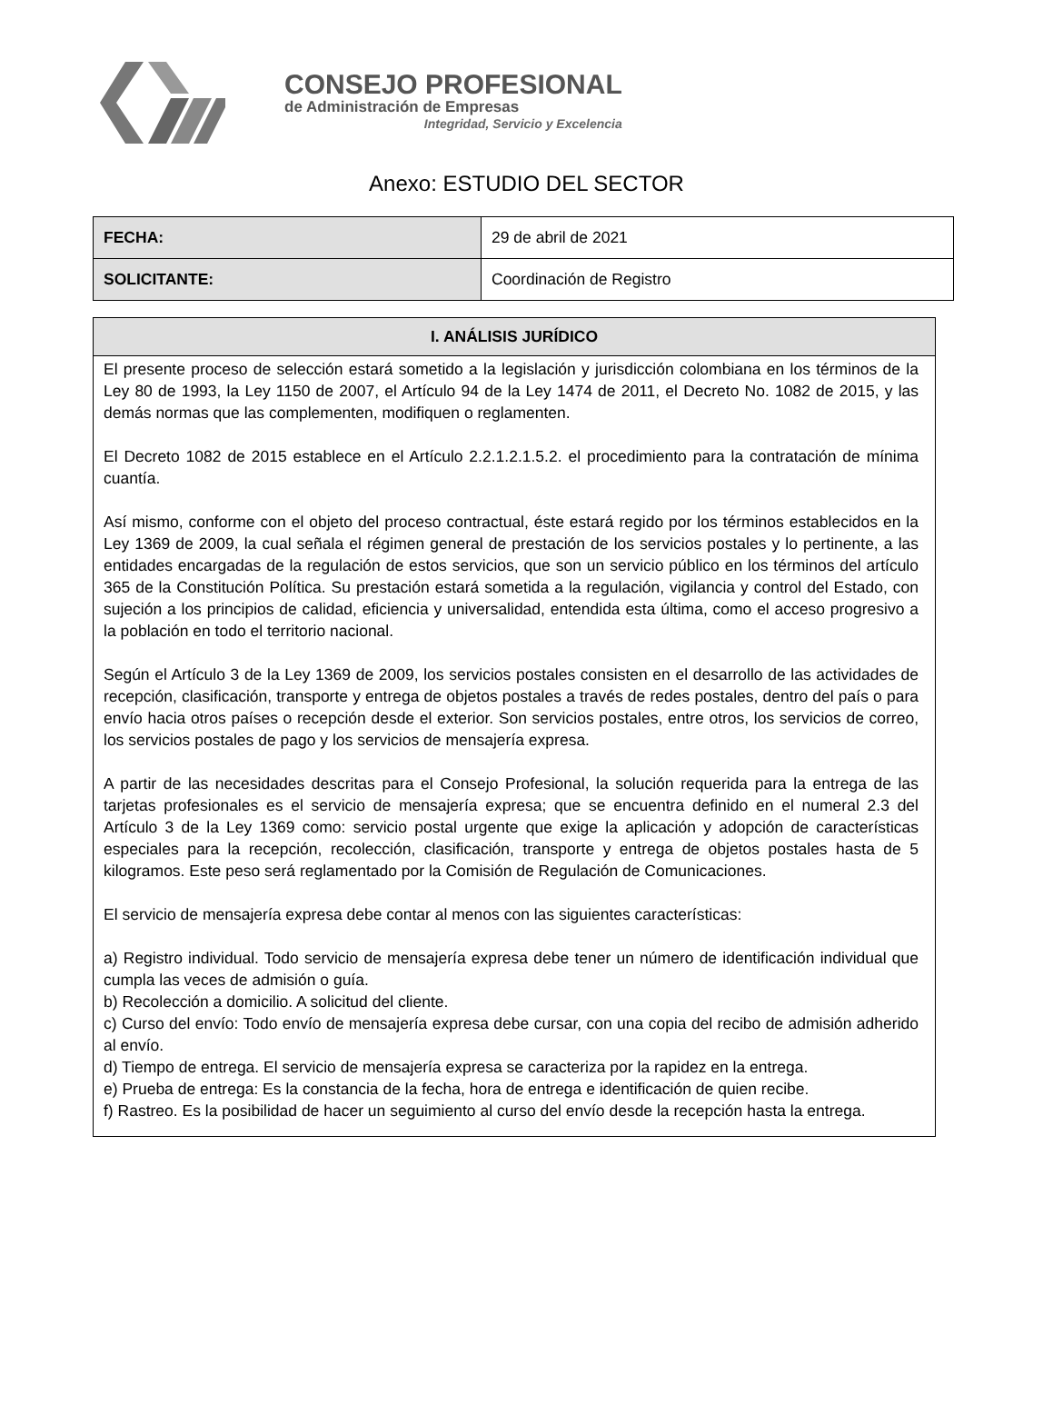CONSEJO PROFESIONAL
de Administración de Empresas
Integridad, Servicio y Excelencia
Anexo: ESTUDIO DEL SECTOR
| FECHA: | 29 de abril de 2021 |
| SOLICITANTE: | Coordinación de Registro |
I. ANÁLISIS JURÍDICO
El presente proceso de selección estará sometido a la legislación y jurisdicción colombiana en los términos de la Ley 80 de 1993, la Ley 1150 de 2007, el Artículo 94 de la Ley 1474 de 2011, el Decreto No. 1082 de 2015, y las demás normas que las complementen, modifiquen o reglamenten.
El Decreto 1082 de 2015 establece en el Artículo 2.2.1.2.1.5.2. el procedimiento para la contratación de mínima cuantía.
Así mismo, conforme con el objeto del proceso contractual, éste estará regido por los términos establecidos en la Ley 1369 de 2009, la cual señala el régimen general de prestación de los servicios postales y lo pertinente, a las entidades encargadas de la regulación de estos servicios, que son un servicio público en los términos del artículo 365 de la Constitución Política. Su prestación estará sometida a la regulación, vigilancia y control del Estado, con sujeción a los principios de calidad, eficiencia y universalidad, entendida esta última, como el acceso progresivo a la población en todo el territorio nacional.
Según el Artículo 3 de la Ley 1369 de 2009, los servicios postales consisten en el desarrollo de las actividades de recepción, clasificación, transporte y entrega de objetos postales a través de redes postales, dentro del país o para envío hacia otros países o recepción desde el exterior. Son servicios postales, entre otros, los servicios de correo, los servicios postales de pago y los servicios de mensajería expresa.
A partir de las necesidades descritas para el Consejo Profesional, la solución requerida para la entrega de las tarjetas profesionales es el servicio de mensajería expresa; que se encuentra definido en el numeral 2.3 del Artículo 3 de la Ley 1369 como: servicio postal urgente que exige la aplicación y adopción de características especiales para la recepción, recolección, clasificación, transporte y entrega de objetos postales hasta de 5 kilogramos. Este peso será reglamentado por la Comisión de Regulación de Comunicaciones.
El servicio de mensajería expresa debe contar al menos con las siguientes características:
a) Registro individual. Todo servicio de mensajería expresa debe tener un número de identificación individual que cumpla las veces de admisión o guía.
b) Recolección a domicilio. A solicitud del cliente.
c) Curso del envío: Todo envío de mensajería expresa debe cursar, con una copia del recibo de admisión adherido al envío.
d) Tiempo de entrega. El servicio de mensajería expresa se caracteriza por la rapidez en la entrega.
e) Prueba de entrega: Es la constancia de la fecha, hora de entrega e identificación de quien recibe.
f) Rastreo. Es la posibilidad de hacer un seguimiento al curso del envío desde la recepción hasta la entrega.